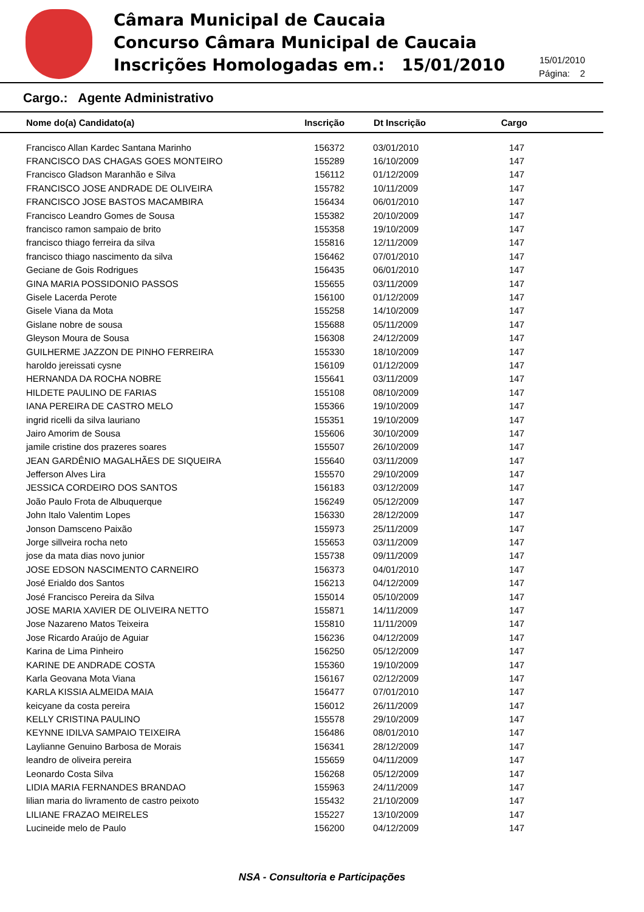Câmara Municipal de Caucaia
Concurso Câmara Municipal de Caucaia
Inscrições Homologadas em.: 15/01/2010
15/01/2010
Página: 2
Cargo.: Agente Administrativo
| Nome do(a) Candidato(a) | Inscrição | Dt Inscrição | Cargo |
| --- | --- | --- | --- |
| Francisco Allan Kardec Santana Marinho | 156372 | 03/01/2010 | 147 |
| FRANCISCO DAS CHAGAS GOES MONTEIRO | 155289 | 16/10/2009 | 147 |
| Francisco Gladson Maranhão e Silva | 156112 | 01/12/2009 | 147 |
| FRANCISCO JOSE ANDRADE DE OLIVEIRA | 155782 | 10/11/2009 | 147 |
| FRANCISCO JOSE BASTOS MACAMBIRA | 156434 | 06/01/2010 | 147 |
| Francisco Leandro Gomes de Sousa | 155382 | 20/10/2009 | 147 |
| francisco ramon sampaio de brito | 155358 | 19/10/2009 | 147 |
| francisco thiago ferreira da silva | 155816 | 12/11/2009 | 147 |
| francisco thiago nascimento da silva | 156462 | 07/01/2010 | 147 |
| Geciane de Gois Rodrigues | 156435 | 06/01/2010 | 147 |
| GINA MARIA POSSIDONIO PASSOS | 155655 | 03/11/2009 | 147 |
| Gisele Lacerda Perote | 156100 | 01/12/2009 | 147 |
| Gisele Viana da Mota | 155258 | 14/10/2009 | 147 |
| Gislane nobre de sousa | 155688 | 05/11/2009 | 147 |
| Gleyson Moura de Sousa | 156308 | 24/12/2009 | 147 |
| GUILHERME JAZZON DE PINHO FERREIRA | 155330 | 18/10/2009 | 147 |
| haroldo jereissati cysne | 156109 | 01/12/2009 | 147 |
| HERNANDA DA ROCHA NOBRE | 155641 | 03/11/2009 | 147 |
| HILDETE PAULINO DE FARIAS | 155108 | 08/10/2009 | 147 |
| IANA PEREIRA DE CASTRO MELO | 155366 | 19/10/2009 | 147 |
| ingrid ricelli da silva lauriano | 155351 | 19/10/2009 | 147 |
| Jairo Amorim de Sousa | 155606 | 30/10/2009 | 147 |
| jamile cristine dos prazeres soares | 155507 | 26/10/2009 | 147 |
| JEAN GARDÊNIO MAGALHÃES DE SIQUEIRA | 155640 | 03/11/2009 | 147 |
| Jefferson Alves Lira | 155570 | 29/10/2009 | 147 |
| JESSICA CORDEIRO DOS SANTOS | 156183 | 03/12/2009 | 147 |
| João Paulo Frota de Albuquerque | 156249 | 05/12/2009 | 147 |
| John Italo Valentim Lopes | 156330 | 28/12/2009 | 147 |
| Jonson Damsceno Paixão | 155973 | 25/11/2009 | 147 |
| Jorge sillveira rocha neto | 155653 | 03/11/2009 | 147 |
| jose da mata dias novo junior | 155738 | 09/11/2009 | 147 |
| JOSE EDSON NASCIMENTO CARNEIRO | 156373 | 04/01/2010 | 147 |
| José Erialdo dos Santos | 156213 | 04/12/2009 | 147 |
| José Francisco Pereira da Silva | 155014 | 05/10/2009 | 147 |
| JOSE MARIA XAVIER DE OLIVEIRA NETTO | 155871 | 14/11/2009 | 147 |
| Jose Nazareno Matos Teixeira | 155810 | 11/11/2009 | 147 |
| Jose Ricardo Araújo de Aguiar | 156236 | 04/12/2009 | 147 |
| Karina de Lima Pinheiro | 156250 | 05/12/2009 | 147 |
| KARINE DE ANDRADE COSTA | 155360 | 19/10/2009 | 147 |
| Karla Geovana Mota Viana | 156167 | 02/12/2009 | 147 |
| KARLA KISSIA ALMEIDA MAIA | 156477 | 07/01/2010 | 147 |
| keicyane da costa pereira | 156012 | 26/11/2009 | 147 |
| KELLY CRISTINA PAULINO | 155578 | 29/10/2009 | 147 |
| KEYNNE IDILVA SAMPAIO TEIXEIRA | 156486 | 08/01/2010 | 147 |
| Laylianne Genuino Barbosa de Morais | 156341 | 28/12/2009 | 147 |
| leandro de oliveira pereira | 155659 | 04/11/2009 | 147 |
| Leonardo Costa Silva | 156268 | 05/12/2009 | 147 |
| LIDIA MARIA FERNANDES BRANDAO | 155963 | 24/11/2009 | 147 |
| lilian maria do livramento de castro peixoto | 155432 | 21/10/2009 | 147 |
| LILIANE FRAZAO MEIRELES | 155227 | 13/10/2009 | 147 |
| Lucineide melo de Paulo | 156200 | 04/12/2009 | 147 |
NSA - Consultoria e Participações